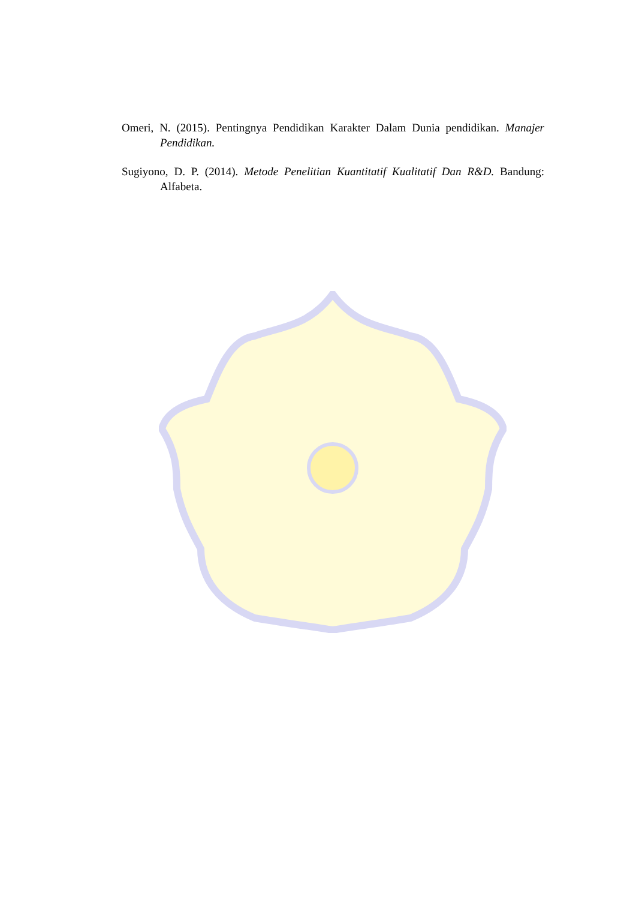Omeri, N. (2015). Pentingnya Pendidikan Karakter Dalam Dunia pendidikan. Manajer Pendidikan.
Sugiyono, D. P. (2014). Metode Penelitian Kuantitatif Kualitatif Dan R&D. Bandung: Alfabeta.